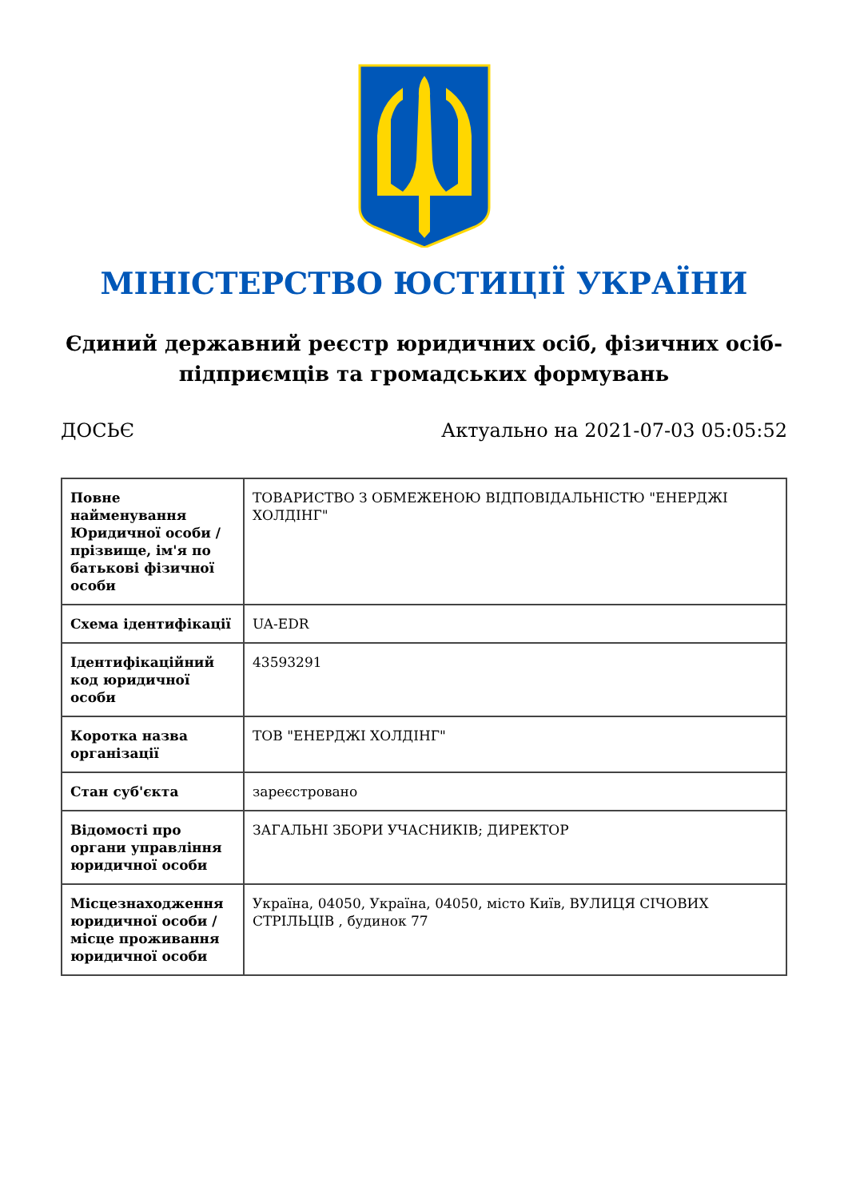МІНІСТЕРСТВО ЮСТИЦІЇ УКРАЇНИ
Єдиний державний реєстр юридичних осіб, фізичних осіб-підприємців та громадських формувань
ДОСЬЄ Актуально на 2021-07-03 05:05:52
| Повне найменування Юридичної особи / прізвище, ім'я по батькові фізичної особи | ТОВАРИСТВО З ОБМЕЖЕНОЮ ВІДПОВІДАЛЬНІСТЮ "ЕНЕРДЖІ ХОЛДІНГ" |
| Схема ідентифікації | UA-EDR |
| Ідентифікаційний код юридичної особи | 43593291 |
| Коротка назва організації | ТОВ "ЕНЕРДЖІ ХОЛДІНГ" |
| Стан суб'єкта | зареєстровано |
| Відомості про органи управління юридичної особи | ЗАГАЛЬНІ ЗБОРИ УЧАСНИКІВ; ДИРЕКТОР |
| Місцезнаходження юридичної особи / місце проживання юридичної особи | Україна, 04050, Україна, 04050, місто Київ, ВУЛИЦЯ СІЧОВИХ СТРІЛЬЦІВ , будинок 77 |